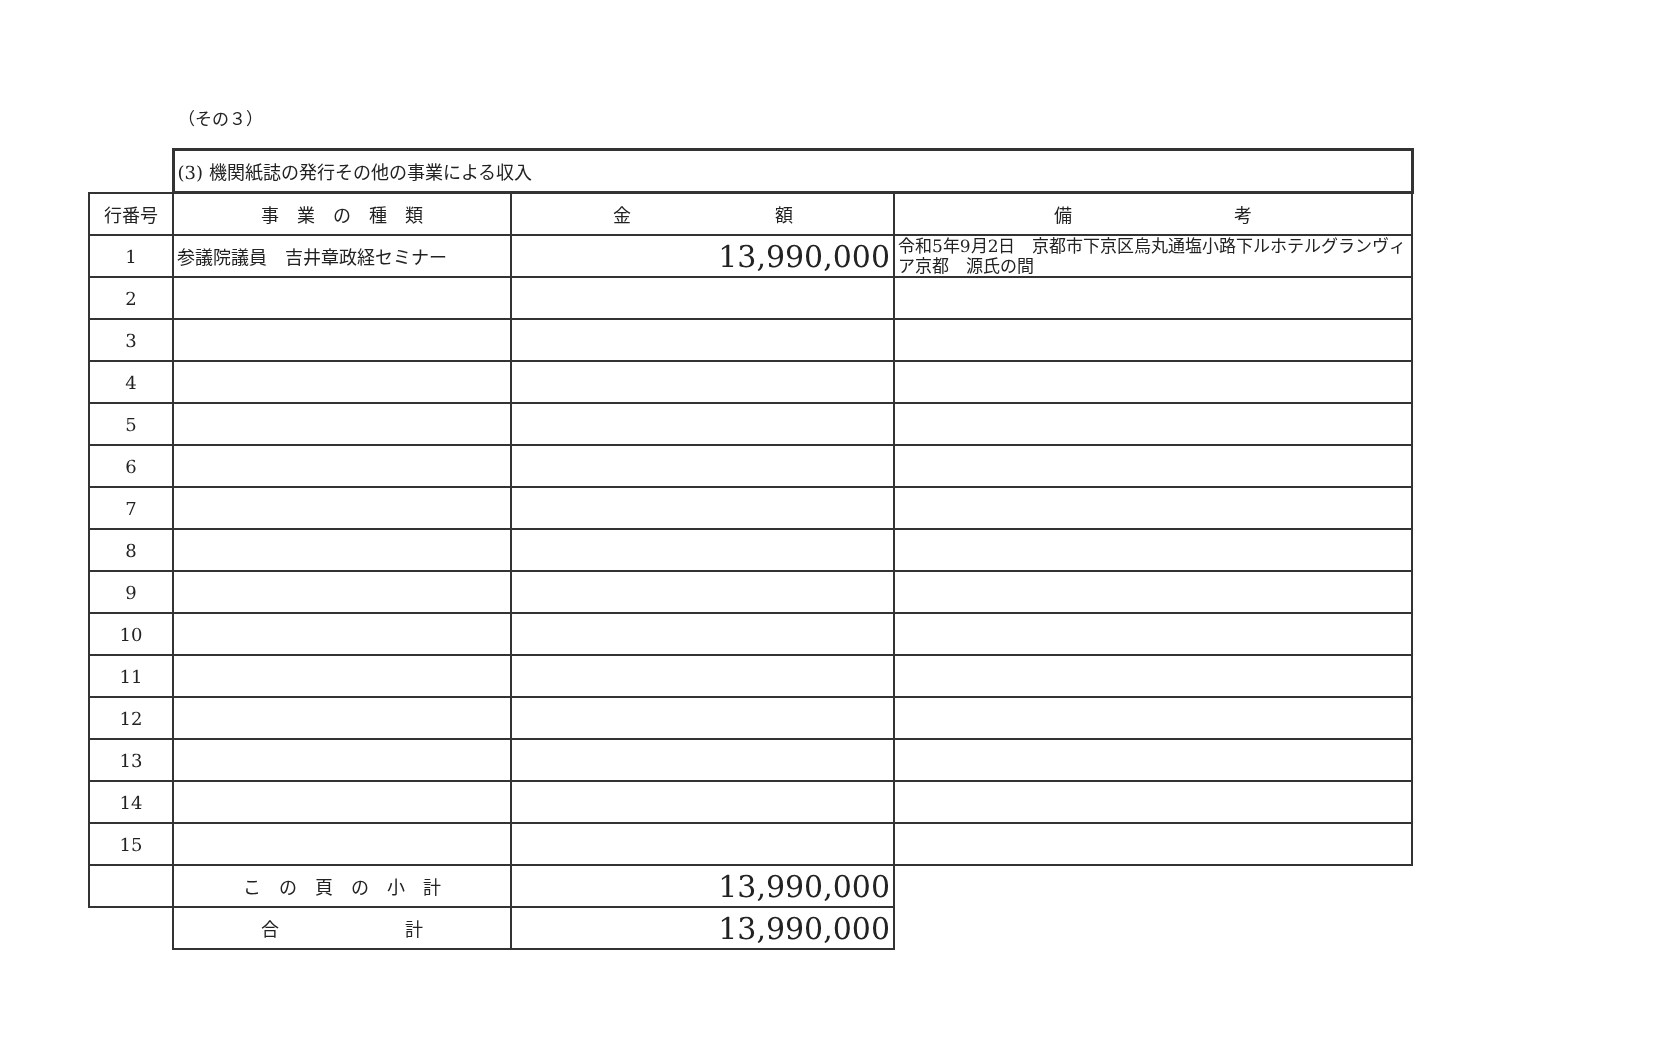（その３）
| | (3) 機関紙誌の発行その他の事業による収入 | | |
| 行番号 | 事 業 の 種 類 | 金 額 | 備 考 |
| 1 | 参議院議員 吉井章政経セミナー | 13,990,000 | 令和5年9月2日 京都市下京区烏丸通塩小路下ルホテルグランヴィア京都 源氏の間 |
| 2 | | | |
| 3 | | | |
| 4 | | | |
| 5 | | | |
| 6 | | | |
| 7 | | | |
| 8 | | | |
| 9 | | | |
| 10 | | | |
| 11 | | | |
| 12 | | | |
| 13 | | | |
| 14 | | | |
| 15 | | | |
| | こ の 頁 の 小 計 | 13,990,000 | |
| | 合 計 | 13,990,000 | |